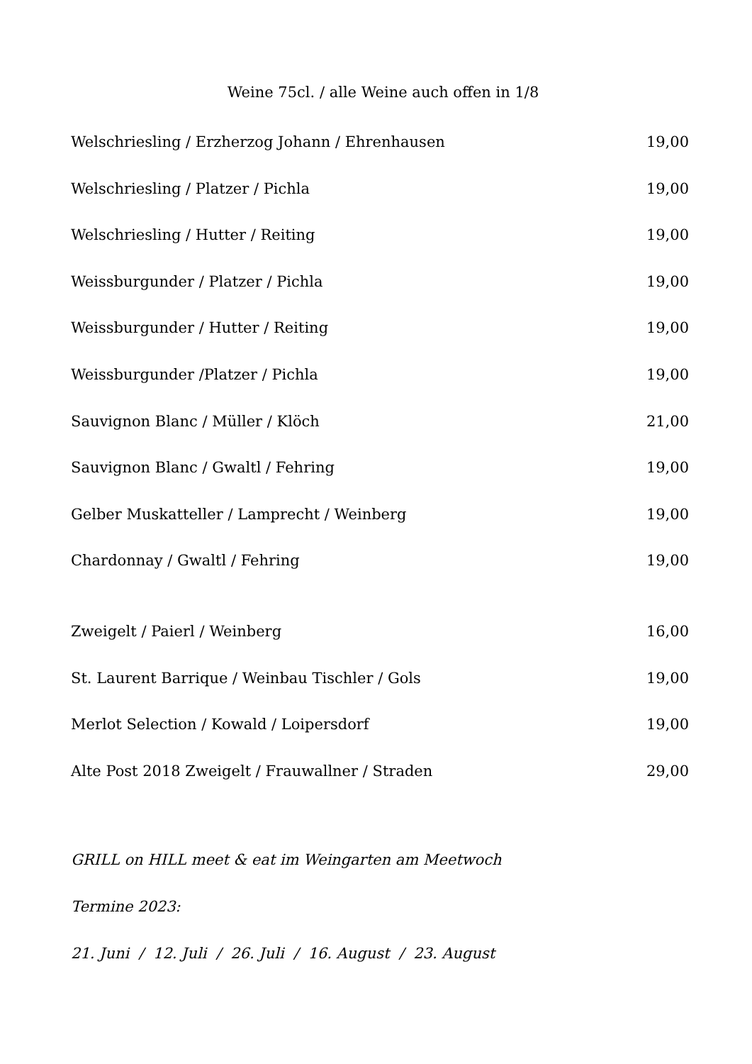Weine 75cl. / alle Weine auch offen in 1/8
Welschriesling / Erzherzog Johann / Ehrenhausen 19,00
Welschriesling / Platzer / Pichla 19,00
Welschriesling / Hutter / Reiting 19,00
Weissburgunder / Platzer / Pichla 19,00
Weissburgunder / Hutter / Reiting 19,00
Weissburgunder /Platzer / Pichla 19,00
Sauvignon Blanc / Müller / Klöch 21,00
Sauvignon Blanc / Gwaltl / Fehring 19,00
Gelber Muskatteller / Lamprecht / Weinberg 19,00
Chardonnay / Gwaltl / Fehring 19,00
Zweigelt / Paierl / Weinberg 16,00
St. Laurent Barrique / Weinbau Tischler / Gols 19,00
Merlot Selection / Kowald / Loipersdorf 19,00
Alte Post 2018 Zweigelt / Frauwallner / Straden 29,00
GRILL on HILL meet & eat im Weingarten am Meetwoch
Termine 2023:
21. Juni / 12. Juli / 26. Juli / 16. August / 23. August